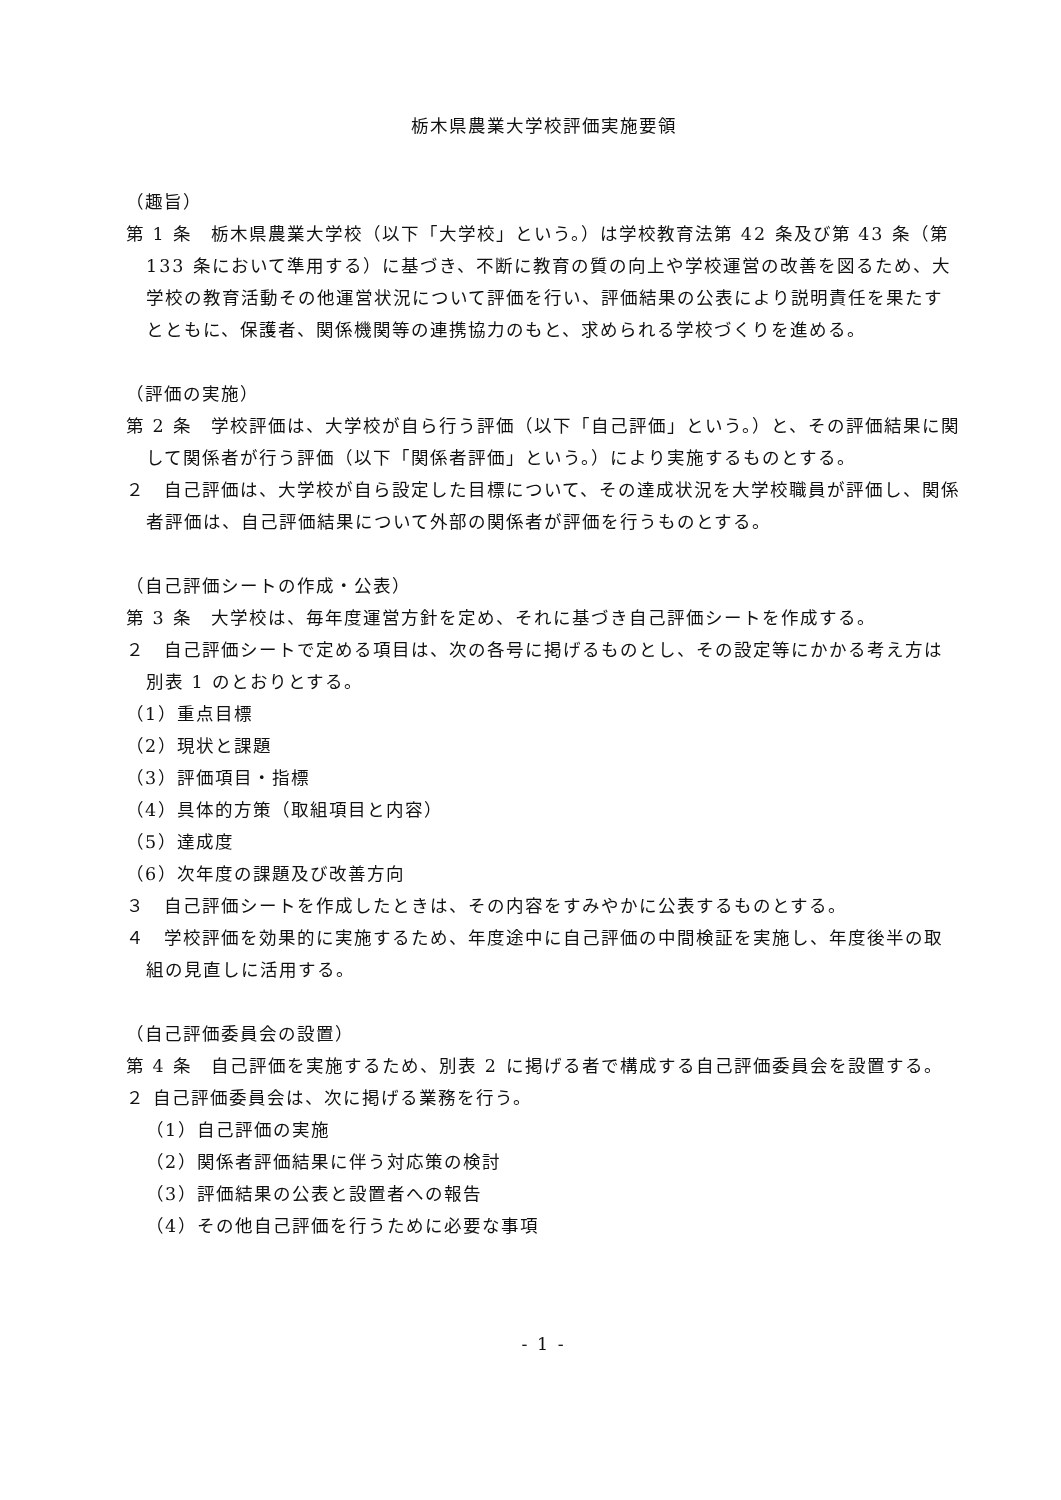栃木県農業大学校評価実施要領
（趣旨）
第 1 条　栃木県農業大学校（以下「大学校」という。）は学校教育法第 42 条及び第 43 条（第 133 条において準用する）に基づき、不断に教育の質の向上や学校運営の改善を図るため、大学校の教育活動その他運営状況について評価を行い、評価結果の公表により説明責任を果たすとともに、保護者、関係機関等の連携協力のもと、求められる学校づくりを進める。
（評価の実施）
第 2 条　学校評価は、大学校が自ら行う評価（以下「自己評価」という。）と、その評価結果に関して関係者が行う評価（以下「関係者評価」という。）により実施するものとする。
２　自己評価は、大学校が自ら設定した目標について、その達成状況を大学校職員が評価し、関係者評価は、自己評価結果について外部の関係者が評価を行うものとする。
（自己評価シートの作成・公表）
第 3 条　大学校は、毎年度運営方針を定め、それに基づき自己評価シートを作成する。
２　自己評価シートで定める項目は、次の各号に掲げるものとし、その設定等にかかる考え方は別表 1 のとおりとする。
（1）重点目標
（2）現状と課題
（3）評価項目・指標
（4）具体的方策（取組項目と内容）
（5）達成度
（6）次年度の課題及び改善方向
３　自己評価シートを作成したときは、その内容をすみやかに公表するものとする。
４　学校評価を効果的に実施するため、年度途中に自己評価の中間検証を実施し、年度後半の取組の見直しに活用する。
（自己評価委員会の設置）
第 4 条　自己評価を実施するため、別表 2 に掲げる者で構成する自己評価委員会を設置する。
２ 自己評価委員会は、次に掲げる業務を行う。
（1）自己評価の実施
（2）関係者評価結果に伴う対応策の検討
（3）評価結果の公表と設置者への報告
（4）その他自己評価を行うために必要な事項
- 1 -